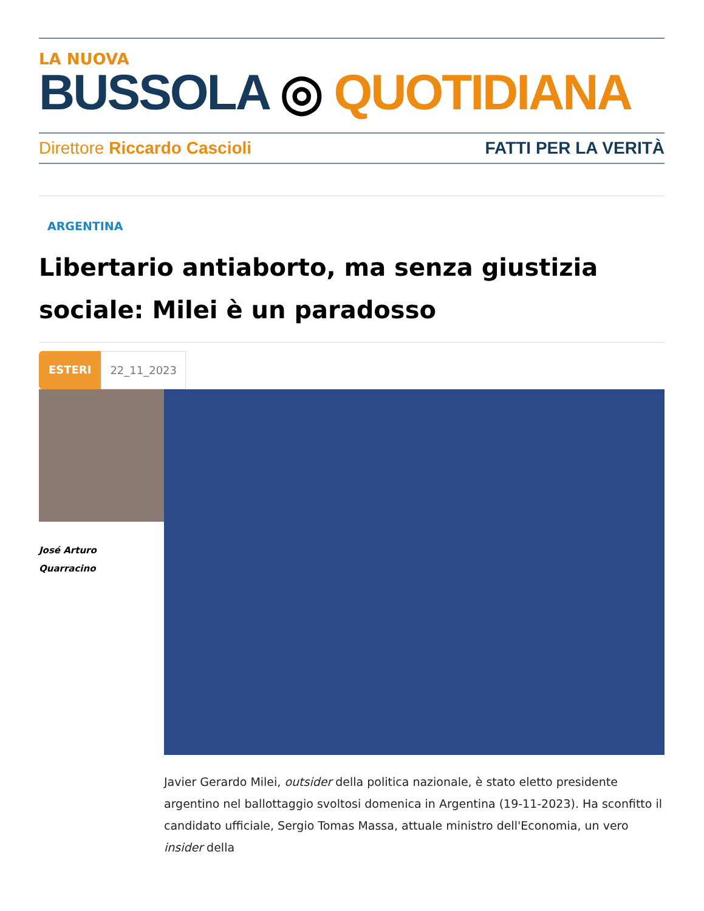LA NUOVA
BUSSOLA ◎ QUOTIDIANA
Direttore Riccardo Cascioli FATTI PER LA VERITÀ
ARGENTINA
Libertario antiaborto, ma senza giustizia sociale: Milei è un paradosso
ESTERI 22_11_2023
José Arturo
Quarracino
Javier Gerardo Milei, outsider della politica nazionale, è stato eletto presidente argentino nel ballottaggio svoltosi domenica in Argentina (19-11-2023). Ha sconfitto il candidato ufficiale, Sergio Tomas Massa, attuale ministro dell'Economia, un vero insider della